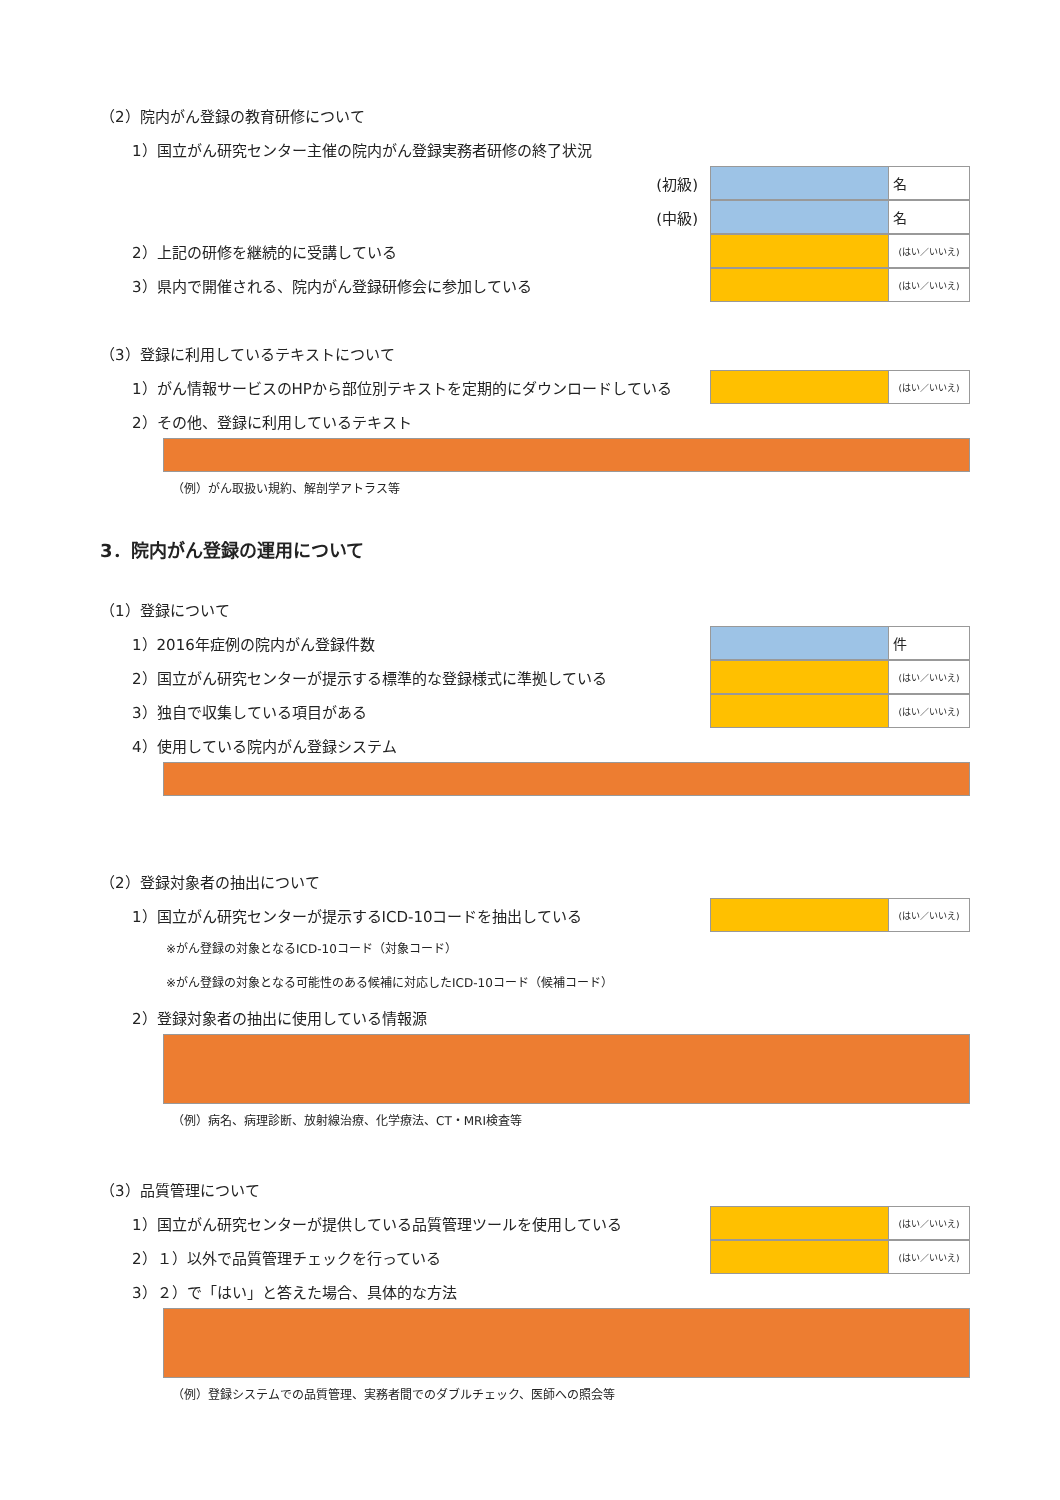（2）院内がん登録の教育研修について
1）国立がん研究センター主催の院内がん登録実務者研修の終了状況
(初級)
名
(中級)
名
2）上記の研修を継続的に受講している
(はい／いいえ)
3）県内で開催される、院内がん登録研修会に参加している
(はい／いいえ)
（3）登録に利用しているテキストについて
1）がん情報サービスのHPから部位別テキストを定期的にダウンロードしている
(はい／いいえ)
2）その他、登録に利用しているテキスト
（例）がん取扱い規約、解剖学アトラス等
3．院内がん登録の運用について
（1）登録について
1）2016年症例の院内がん登録件数
件
2）国立がん研究センターが提示する標準的な登録様式に準拠している
(はい／いいえ)
3）独自で収集している項目がある
(はい／いいえ)
4）使用している院内がん登録システム
（2）登録対象者の抽出について
1）国立がん研究センターが提示するICD-10コードを抽出している
(はい／いいえ)
※がん登録の対象となるICD-10コード（対象コード）
※がん登録の対象となる可能性のある候補に対応したICD-10コード（候補コード）
2）登録対象者の抽出に使用している情報源
（例）病名、病理診断、放射線治療、化学療法、CT・MRI検査等
（3）品質管理について
1）国立がん研究センターが提供している品質管理ツールを使用している
(はい／いいえ)
2）１）以外で品質管理チェックを行っている
(はい／いいえ)
3）２）で「はい」と答えた場合、具体的な方法
（例）登録システムでの品質管理、実務者間でのダブルチェック、医師への照会等